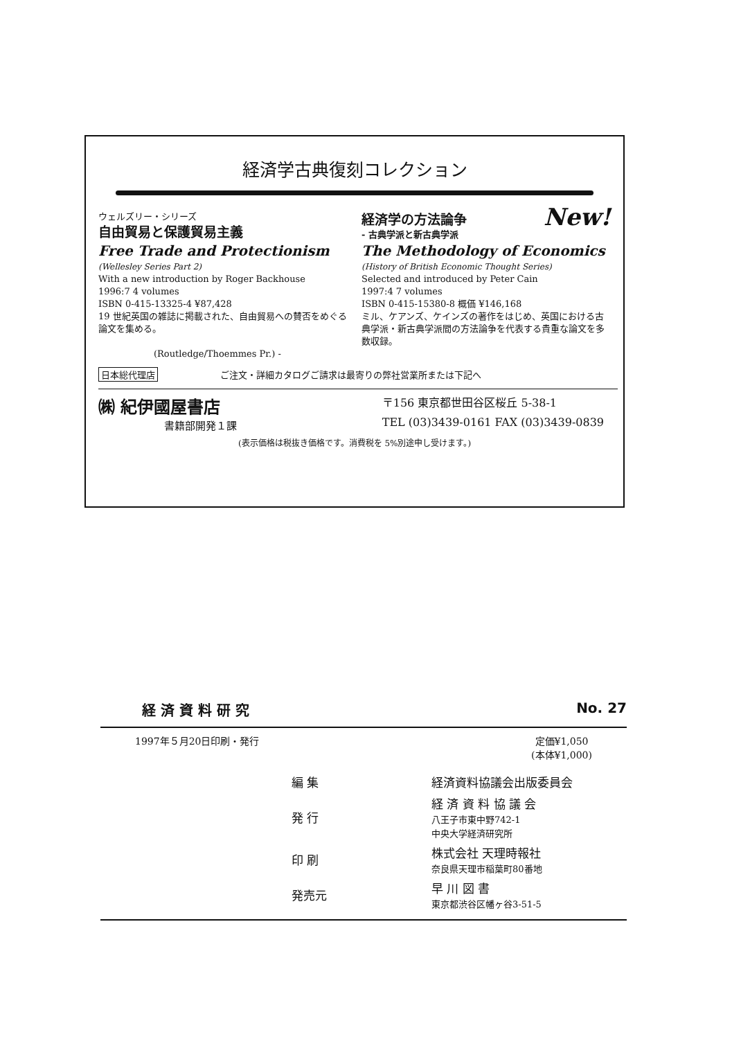経済学古典復刻コレクション
ウェルズリー・シリーズ
自由貿易と保護貿易主義
Free Trade and Protectionism
(Wellesley Series Part 2)
With a new introduction by Roger Backhouse
1996:7 4 volumes
ISBN 0-415-13325-4 ¥87,428
19 世紀英国の雑誌に掲載された、自由貿易への賛否をめぐる論文を集める。
(Routledge/Thoemmes Pr.) -
New!
経済学の方法論争
- 古典学派と新古典学派
The Methodology of Economics
(History of British Economic Thought Series)
Selected and introduced by Peter Cain
1997:4 7 volumes
ISBN 0-415-15380-8 概価 ¥146,168
ミル、ケアンズ、ケインズの著作をはじめ、英国における古典学派・新古典学派間の方法論争を代表する貴重な論文を多数収録。
日本総代理店 ご注文・詳細カタログご請求は最寄りの弊社営業所または下記へ
㈱ 紀伊國屋書店
書籍部開発１課
〒156 東京都世田谷区桜丘 5-38-1
TEL (03)3439-0161 FAX (03)3439-0839
(表示価格は税抜き価格です。消費税を 5%別途申し受けます。)
経 済 資 料 研 究 No. 27
1997年５月20日印刷・発行 定価¥1,050
(本体¥1,000)
| 編 集 | 経済資料協議会出版委員会 |
| 発 行 | 経 済 資 料 協 議 会 八王子市東中野742-1 中央大学経済研究所 |
| 印 刷 | 株式会社 天理時報社 奈良県天理市稲葉町80番地 |
| 発売元 | 早 川 図 書 東京都渋谷区幡ヶ谷3-51-5 |